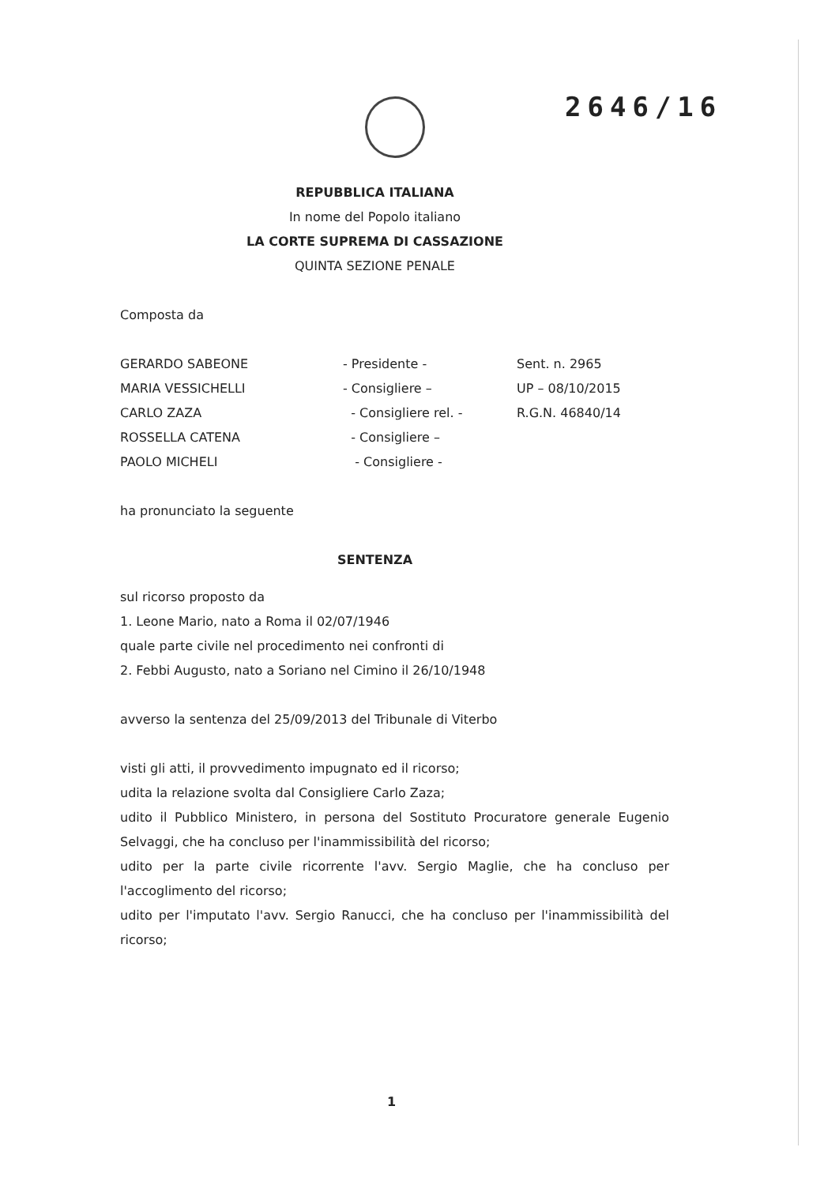2646/16
REPUBBLICA ITALIANA
In nome del Popolo italiano
LA CORTE SUPREMA DI CASSAZIONE
QUINTA SEZIONE PENALE
Composta da
| GERARDO SABEONE | - Presidente - | Sent. n. 2965 |
| MARIA VESSICHELLI | - Consigliere – | UP – 08/10/2015 |
| CARLO ZAZA | - Consigliere rel. - | R.G.N. 46840/14 |
| ROSSELLA CATENA | - Consigliere – | |
| PAOLO MICHELI | - Consigliere - | |
ha pronunciato la seguente
SENTENZA
sul ricorso proposto da
1. Leone Mario, nato a Roma il 02/07/1946
quale parte civile nel procedimento nei confronti di
2. Febbi Augusto, nato a Soriano nel Cimino il 26/10/1948
avverso la sentenza del 25/09/2013 del Tribunale di Viterbo
visti gli atti, il provvedimento impugnato ed il ricorso;
udita la relazione svolta dal Consigliere Carlo Zaza;
udito il Pubblico Ministero, in persona del Sostituto Procuratore generale Eugenio Selvaggi, che ha concluso per l'inammissibilità del ricorso;
udito per la parte civile ricorrente l'avv. Sergio Maglie, che ha concluso per l'accoglimento del ricorso;
udito per l'imputato l'avv. Sergio Ranucci, che ha concluso per l'inammissibilità del ricorso;
1